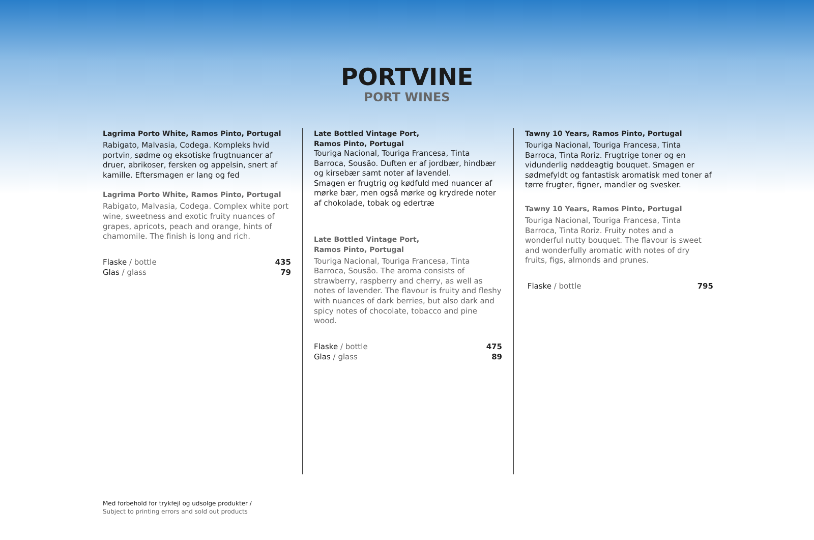PORTVINE
PORT WINES
Lagrima Porto White, Ramos Pinto, Portugal
Rabigato, Malvasia, Codega. Kompleks hvid portvin, sødme og eksotiske frugtnuancer af druer, abrikoser, fersken og appelsin, snert af kamille. Eftersmagen er lang og fed
Lagrima Porto White, Ramos Pinto, Portugal
Rabigato, Malvasia, Codega. Complex white port wine, sweetness and exotic fruity nuances of grapes, apricots, peach and orange, hints of chamomile. The finish is long and rich.
Flaske / bottle
Glas / glass
435
79
Late Bottled Vintage Port,
Ramos Pinto, Portugal
Touriga Nacional, Touriga Francesa, Tinta Barroca, Sousão. Duften er af jordbær, hindbær og kirsebær samt noter af lavendel.
Smagen er frugtrig og kødfuld med nuancer af mørke bær, men også mørke og krydrede noter af chokolade, tobak og edertræ
Late Bottled Vintage Port,
Ramos Pinto, Portugal
Touriga Nacional, Touriga Francesa, Tinta Barroca, Sousão. The aroma consists of strawberry, raspberry and cherry, as well as notes of lavender. The flavour is fruity and fleshy with nuances of dark berries, but also dark and spicy notes of chocolate, tobacco and pine wood.
Flaske / bottle
Glas / glass
475
89
Tawny 10 Years, Ramos Pinto, Portugal
Touriga Nacional, Touriga Francesa, Tinta Barroca, Tinta Roriz. Frugtrige toner og en vidunderlig nøddeagtig bouquet. Smagen er sødmefyldt og fantastisk aromatisk med toner af tørre frugter, figner, mandler og svesker.
Tawny 10 Years, Ramos Pinto, Portugal
Touriga Nacional, Touriga Francesa, Tinta Barroca, Tinta Roriz. Fruity notes and a wonderful nutty bouquet. The flavour is sweet and wonderfully aromatic with notes of dry fruits, figs, almonds and prunes.
Flaske / bottle 795
Med forbehold for trykfejl og udsolge produkter /
Subject to printing errors and sold out products